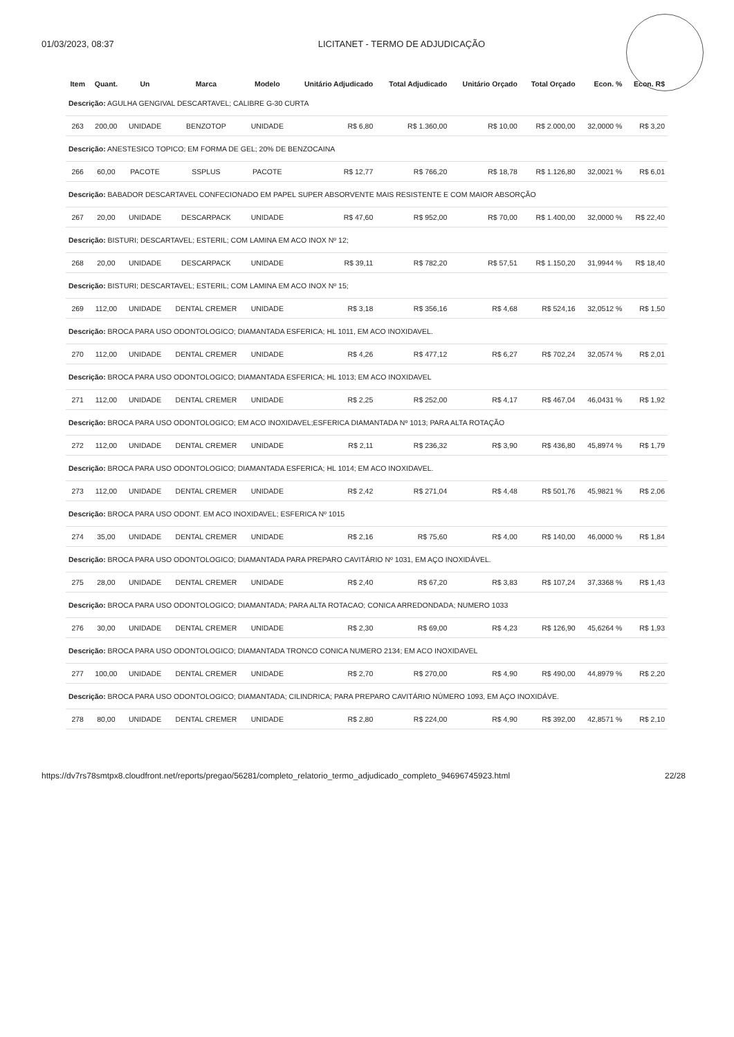01/03/2023, 08:37 LICITANET - TERMO DE ADJUDICAÇÃO
| Item | Quant. | Un | Marca | Modelo | Unitário Adjudicado | Total Adjudicado | Unitário Orçado | Total Orçado | Econ. % | Econ. R$ |
| --- | --- | --- | --- | --- | --- | --- | --- | --- | --- | --- |
| Descrição: AGULHA GENGIVAL DESCARTAVEL; CALIBRE G-30 CURTA | | | | | | | | | | |
| 263 | 200,00 | UNIDADE | BENZOTOP | UNIDADE | R$ 6,80 | R$ 1.360,00 | R$ 10,00 | R$ 2.000,00 | 32,0000 % | R$ 3,20 |
| Descrição: ANESTESICO TOPICO; EM FORMA DE GEL; 20% DE BENZOCAINA | | | | | | | | | | |
| 266 | 60,00 | PACOTE | SSPLUS | PACOTE | R$ 12,77 | R$ 766,20 | R$ 18,78 | R$ 1.126,80 | 32,0021 % | R$ 6,01 |
| Descrição: BABADOR DESCARTAVEL CONFECIONADO EM PAPEL SUPER ABSORVENTE MAIS RESISTENTE E COM MAIOR ABSORÇÃO | | | | | | | | | | |
| 267 | 20,00 | UNIDADE | DESCARPACK | UNIDADE | R$ 47,60 | R$ 952,00 | R$ 70,00 | R$ 1.400,00 | 32,0000 % | R$ 22,40 |
| Descrição: BISTURI; DESCARTAVEL; ESTERIL; COM LAMINA EM ACO INOX Nº 12; | | | | | | | | | | |
| 268 | 20,00 | UNIDADE | DESCARPACK | UNIDADE | R$ 39,11 | R$ 782,20 | R$ 57,51 | R$ 1.150,20 | 31,9944 % | R$ 18,40 |
| Descrição: BISTURI; DESCARTAVEL; ESTERIL; COM LAMINA EM ACO INOX Nº 15; | | | | | | | | | | |
| 269 | 112,00 | UNIDADE | DENTAL CREMER | UNIDADE | R$ 3,18 | R$ 356,16 | R$ 4,68 | R$ 524,16 | 32,0512 % | R$ 1,50 |
| Descrição: BROCA PARA USO ODONTOLOGICO; DIAMANTADA ESFERICA; HL 1011, EM ACO INOXIDAVEL. | | | | | | | | | | |
| 270 | 112,00 | UNIDADE | DENTAL CREMER | UNIDADE | R$ 4,26 | R$ 477,12 | R$ 6,27 | R$ 702,24 | 32,0574 % | R$ 2,01 |
| Descrição: BROCA PARA USO ODONTOLOGICO; DIAMANTADA ESFERICA; HL 1013; EM ACO INOXIDAVEL | | | | | | | | | | |
| 271 | 112,00 | UNIDADE | DENTAL CREMER | UNIDADE | R$ 2,25 | R$ 252,00 | R$ 4,17 | R$ 467,04 | 46,0431 % | R$ 1,92 |
| Descrição: BROCA PARA USO ODONTOLOGICO; EM ACO INOXIDAVEL;ESFERICA DIAMANTADA Nº 1013; PARA ALTA ROTAÇÃO | | | | | | | | | | |
| 272 | 112,00 | UNIDADE | DENTAL CREMER | UNIDADE | R$ 2,11 | R$ 236,32 | R$ 3,90 | R$ 436,80 | 45,8974 % | R$ 1,79 |
| Descrição: BROCA PARA USO ODONTOLOGICO; DIAMANTADA ESFERICA; HL 1014; EM ACO INOXIDAVEL. | | | | | | | | | | |
| 273 | 112,00 | UNIDADE | DENTAL CREMER | UNIDADE | R$ 2,42 | R$ 271,04 | R$ 4,48 | R$ 501,76 | 45,9821 % | R$ 2,06 |
| Descrição: BROCA PARA USO ODONT. EM ACO INOXIDAVEL; ESFERICA Nº 1015 | | | | | | | | | | |
| 274 | 35,00 | UNIDADE | DENTAL CREMER | UNIDADE | R$ 2,16 | R$ 75,60 | R$ 4,00 | R$ 140,00 | 46,0000 % | R$ 1,84 |
| Descrição: BROCA PARA USO ODONTOLOGICO; DIAMANTADA PARA PREPARO CAVITÁRIO Nº 1031, EM AÇO INOXIDÁVEL. | | | | | | | | | | |
| 275 | 28,00 | UNIDADE | DENTAL CREMER | UNIDADE | R$ 2,40 | R$ 67,20 | R$ 3,83 | R$ 107,24 | 37,3368 % | R$ 1,43 |
| Descrição: BROCA PARA USO ODONTOLOGICO; DIAMANTADA; PARA ALTA ROTACAO; CONICA ARREDONDADA; NUMERO 1033 | | | | | | | | | | |
| 276 | 30,00 | UNIDADE | DENTAL CREMER | UNIDADE | R$ 2,30 | R$ 69,00 | R$ 4,23 | R$ 126,90 | 45,6264 % | R$ 1,93 |
| Descrição: BROCA PARA USO ODONTOLOGICO; DIAMANTADA TRONCO CONICA NUMERO 2134; EM ACO INOXIDAVEL | | | | | | | | | | |
| 277 | 100,00 | UNIDADE | DENTAL CREMER | UNIDADE | R$ 2,70 | R$ 270,00 | R$ 4,90 | R$ 490,00 | 44,8979 % | R$ 2,20 |
| Descrição: BROCA PARA USO ODONTOLOGICO; DIAMANTADA; CILINDRICA; PARA PREPARO CAVITÁRIO NÚMERO 1093, EM AÇO INOXIDÁVE. | | | | | | | | | | |
| 278 | 80,00 | UNIDADE | DENTAL CREMER | UNIDADE | R$ 2,80 | R$ 224,00 | R$ 4,90 | R$ 392,00 | 42,8571 % | R$ 2,10 |
https://dv7rs78smtpx8.cloudfront.net/reports/pregao/56281/completo_relatorio_termo_adjudicado_completo_94696745923.html 22/28